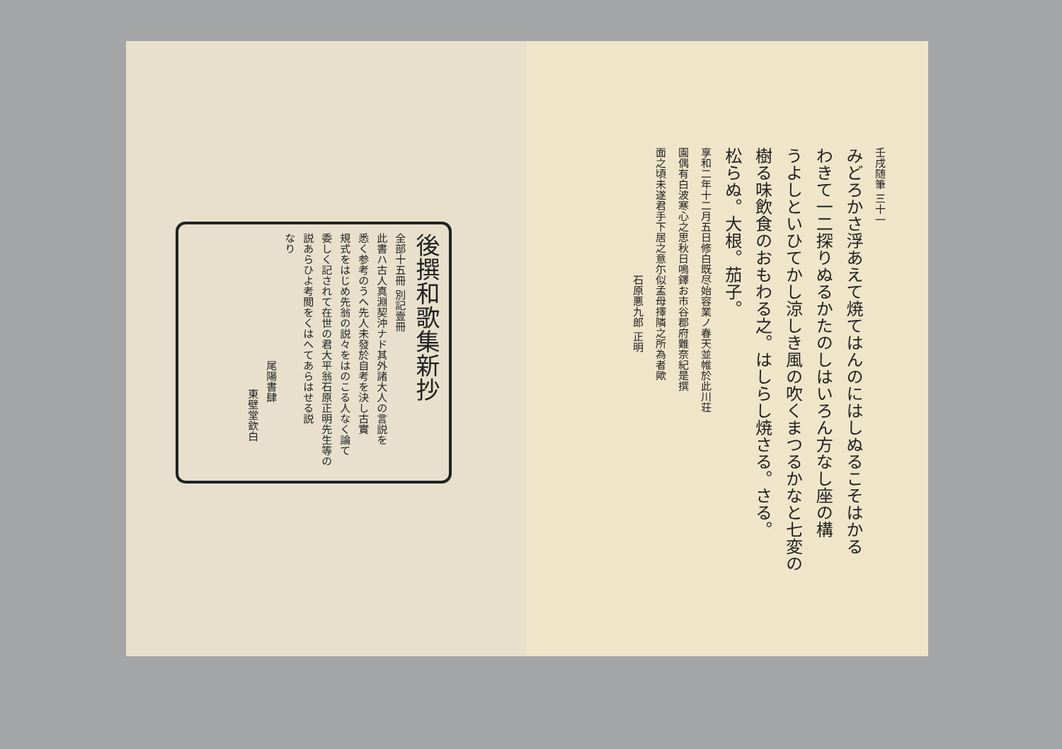後撰和歌集新抄
全部十五冊 別記壹冊
此書ハ古人真淵契沖ナド其外諸大人の言説を
悉く参考のうへ先人未發於自考を決し古實
規式をはじめ先翁の説々をはのこる人なく論て
委しく記されて在世の君大平翁石原正明先生等の
説あらひよ考閲をくはへてあらはせる説
なり
尾陽書肆
東壁堂欽白
壬戌随筆 三十一
みどろかさ浮あえて焼てはんのにはしぬるこそはかる
わきて一二探りぬるかたのしはいろん方なし座の構
うよしといひてかし涼しき風の吹くまつるかなと七変の
樹る味飲食のおもわる之。はしらし焼さる。さる。
松らぬ。大根。茄子。
享和二年十二月五日修白既尽始容業ノ春天並帷於此川荘
園偶有白波寒心之思秋日鳴鐸お市谷郡府難奈紀是撰
面之頃未遂君手下居之意尓似孟母擇隣之所為者歟
石原悪九郎 正明